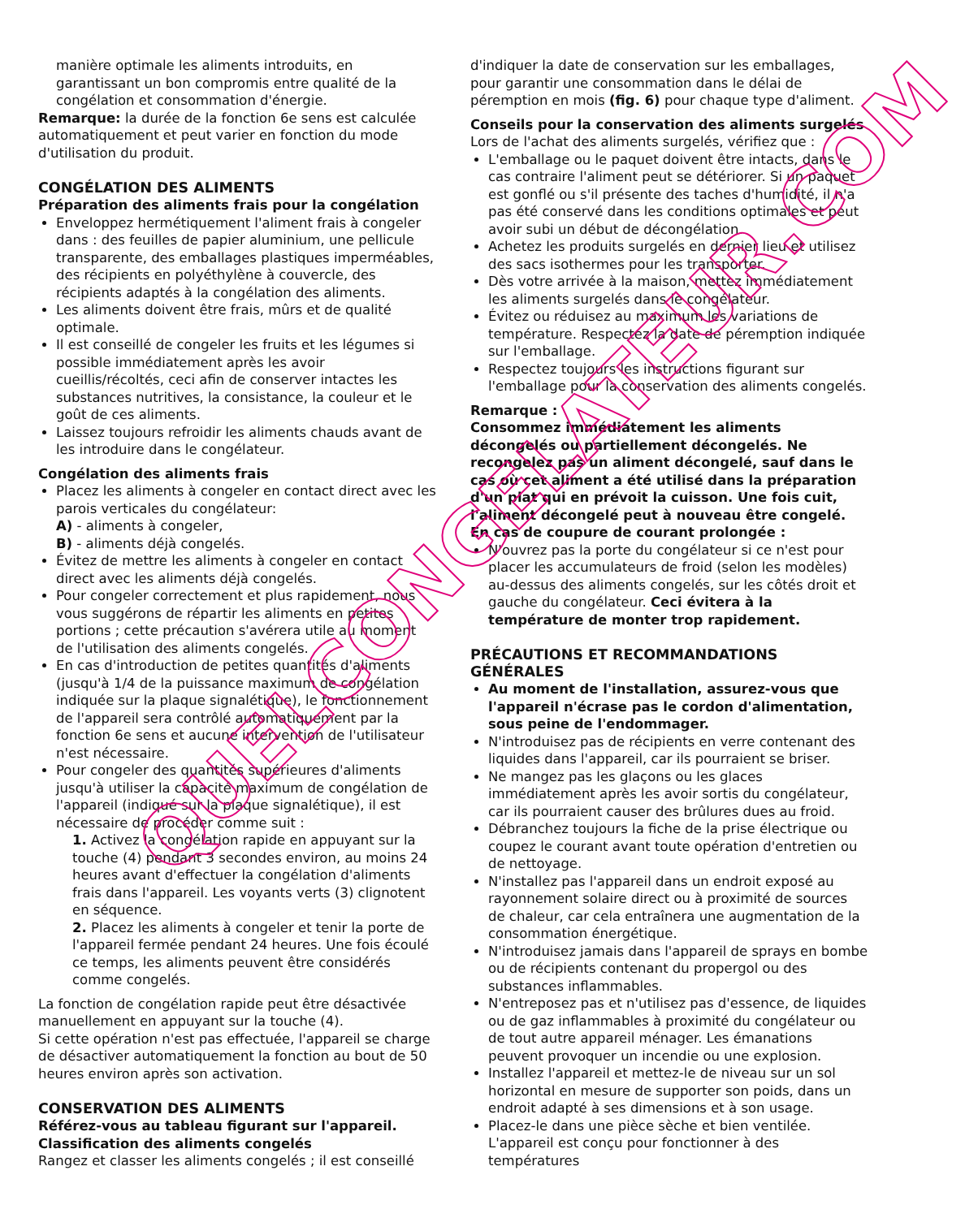QUELCONGELATEUR.COM
manière optimale les aliments introduits, en garantissant un bon compromis entre qualité de la congélation et consommation d'énergie.
Remarque: la durée de la fonction 6e sens est calculée automatiquement et peut varier en fonction du mode d'utilisation du produit.
CONGÉLATION DES ALIMENTS
Préparation des aliments frais pour la congélation
Enveloppez hermétiquement l'aliment frais à congeler dans : des feuilles de papier aluminium, une pellicule transparente, des emballages plastiques imperméables, des récipients en polyéthylène à couvercle, des récipients adaptés à la congélation des aliments.
Les aliments doivent être frais, mûrs et de qualité optimale.
Il est conseillé de congeler les fruits et les légumes si possible immédiatement après les avoir cueillis/récoltés, ceci afin de conserver intactes les substances nutritives, la consistance, la couleur et le goût de ces aliments.
Laissez toujours refroidir les aliments chauds avant de les introduire dans le congélateur.
Congélation des aliments frais
Placez les aliments à congeler en contact direct avec les parois verticales du congélateur:
A) - aliments à congeler,
B) - aliments déjà congelés.
Évitez de mettre les aliments à congeler en contact direct avec les aliments déjà congelés.
Pour congeler correctement et plus rapidement, nous vous suggérons de répartir les aliments en petites portions ; cette précaution s'avérera utile au moment de l'utilisation des aliments congelés.
En cas d'introduction de petites quantités d'aliments (jusqu'à 1/4 de la puissance maximum de congélation indiquée sur la plaque signalétique), le fonctionnement de l'appareil sera contrôlé automatiquement par la fonction 6e sens et aucune intervention de l'utilisateur n'est nécessaire.
Pour congeler des quantités supérieures d'aliments jusqu'à utiliser la capacité maximum de congélation de l'appareil (indiqué sur la plaque signalétique), il est nécessaire de procéder comme suit :
1. Activez la congélation rapide en appuyant sur la touche (4) pendant 3 secondes environ, au moins 24 heures avant d'effectuer la congélation d'aliments frais dans l'appareil. Les voyants verts (3) clignotent en séquence.
2. Placez les aliments à congeler et tenir la porte de l'appareil fermée pendant 24 heures. Une fois écoulé ce temps, les aliments peuvent être considérés comme congelés.
La fonction de congélation rapide peut être désactivée manuellement en appuyant sur la touche (4).
Si cette opération n'est pas effectuée, l'appareil se charge de désactiver automatiquement la fonction au bout de 50 heures environ après son activation.
CONSERVATION DES ALIMENTS
Référez-vous au tableau figurant sur l'appareil.
Classification des aliments congelés
Rangez et classer les aliments congelés ; il est conseillé
d'indiquer la date de conservation sur les emballages, pour garantir une consommation dans le délai de péremption en mois (fig. 6) pour chaque type d'aliment.
Conseils pour la conservation des aliments surgelés
Lors de l'achat des aliments surgelés, vérifiez que :
L'emballage ou le paquet doivent être intacts, dans le cas contraire l'aliment peut se détériorer. Si un paquet est gonflé ou s'il présente des taches d'humidité, il n'a pas été conservé dans les conditions optimales et peut avoir subi un début de décongélation.
Achetez les produits surgelés en dernier lieu et utilisez des sacs isothermes pour les transporter.
Dès votre arrivée à la maison, mettez immédiatement les aliments surgelés dans le congélateur.
Évitez ou réduisez au maximum les variations de température. Respectez la date de péremption indiquée sur l'emballage.
Respectez toujours les instructions figurant sur l'emballage pour la conservation des aliments congelés.
Remarque :
Consommez immédiatement les aliments décongelés ou partiellement décongelés. Ne recongelez pas un aliment décongelé, sauf dans le cas où cet aliment a été utilisé dans la préparation d'un plat qui en prévoit la cuisson. Une fois cuit, l'aliment décongelé peut à nouveau être congelé.
En cas de coupure de courant prolongée :
N'ouvrez pas la porte du congélateur si ce n'est pour placer les accumulateurs de froid (selon les modèles) au-dessus des aliments congelés, sur les côtés droit et gauche du congélateur. Ceci évitera à la température de monter trop rapidement.
PRÉCAUTIONS ET RECOMMANDATIONS GÉNÉRALES
Au moment de l'installation, assurez-vous que l'appareil n'écrase pas le cordon d'alimentation, sous peine de l'endommager.
N'introduisez pas de récipients en verre contenant des liquides dans l'appareil, car ils pourraient se briser.
Ne mangez pas les glaçons ou les glaces immédiatement après les avoir sortis du congélateur, car ils pourraient causer des brûlures dues au froid.
Débranchez toujours la fiche de la prise électrique ou coupez le courant avant toute opération d'entretien ou de nettoyage.
N'installez pas l'appareil dans un endroit exposé au rayonnement solaire direct ou à proximité de sources de chaleur, car cela entraînera une augmentation de la consommation énergétique.
N'introduisez jamais dans l'appareil de sprays en bombe ou de récipients contenant du propergol ou des substances inflammables.
N'entreposez pas et n'utilisez pas d'essence, de liquides ou de gaz inflammables à proximité du congélateur ou de tout autre appareil ménager. Les émanations peuvent provoquer un incendie ou une explosion.
Installez l'appareil et mettez-le de niveau sur un sol horizontal en mesure de supporter son poids, dans un endroit adapté à ses dimensions et à son usage.
Placez-le dans une pièce sèche et bien ventilée. L'appareil est conçu pour fonctionner à des températures